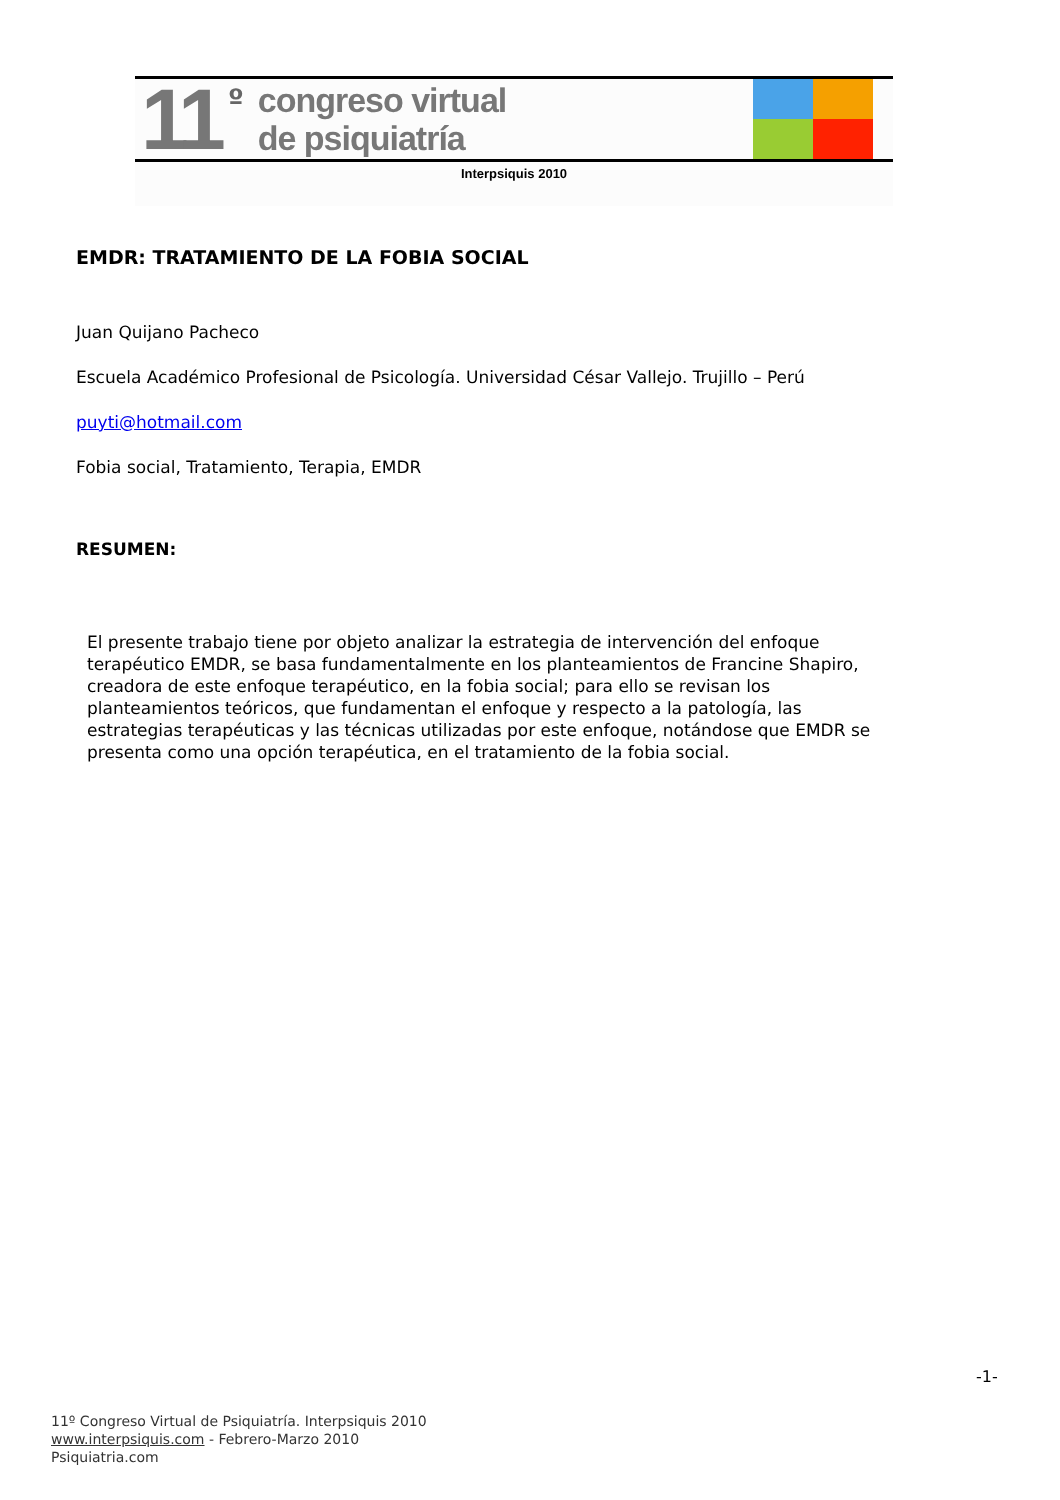11 º
congreso virtual
de psiquiatría
Interpsiquis 2010
EMDR: TRATAMIENTO DE LA FOBIA SOCIAL
Juan Quijano Pacheco
Escuela Académico Profesional de Psicología. Universidad César Vallejo. Trujillo – Perú
puyti@hotmail.com
Fobia social, Tratamiento, Terapia, EMDR
RESUMEN:
El presente trabajo tiene por objeto analizar la estrategia de intervención del enfoque terapéutico EMDR, se basa fundamentalmente en los planteamientos de Francine Shapiro, creadora de este enfoque terapéutico, en la fobia social; para ello se revisan los planteamientos teóricos, que fundamentan el enfoque y respecto a la patología, las estrategias terapéuticas y las técnicas utilizadas por este enfoque, notándose que EMDR se presenta como una opción terapéutica, en el tratamiento de la fobia social.
-1-
11º Congreso Virtual de Psiquiatría. Interpsiquis 2010
www.interpsiquis.com - Febrero-Marzo 2010
Psiquiatria.com